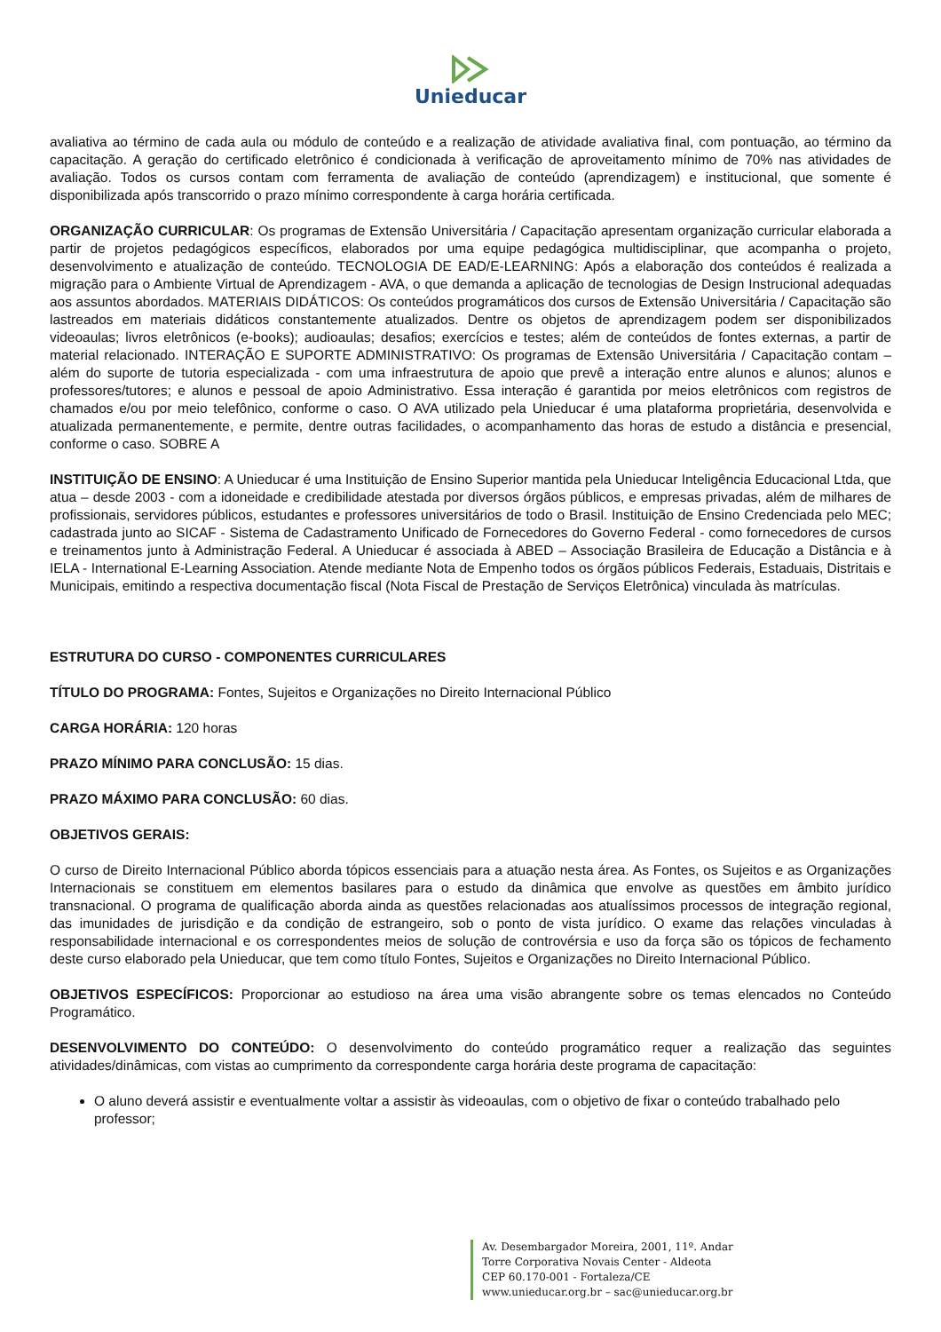Unieducar
avaliativa ao término de cada aula ou módulo de conteúdo e a realização de atividade avaliativa final, com pontuação, ao término da capacitação. A geração do certificado eletrônico é condicionada à verificação de aproveitamento mínimo de 70% nas atividades de avaliação. Todos os cursos contam com ferramenta de avaliação de conteúdo (aprendizagem) e institucional, que somente é disponibilizada após transcorrido o prazo mínimo correspondente à carga horária certificada.
ORGANIZAÇÃO CURRICULAR: Os programas de Extensão Universitária / Capacitação apresentam organização curricular elaborada a partir de projetos pedagógicos específicos, elaborados por uma equipe pedagógica multidisciplinar, que acompanha o projeto, desenvolvimento e atualização de conteúdo. TECNOLOGIA DE EAD/E-LEARNING: Após a elaboração dos conteúdos é realizada a migração para o Ambiente Virtual de Aprendizagem - AVA, o que demanda a aplicação de tecnologias de Design Instrucional adequadas aos assuntos abordados. MATERIAIS DIDÁTICOS: Os conteúdos programáticos dos cursos de Extensão Universitária / Capacitação são lastreados em materiais didáticos constantemente atualizados. Dentre os objetos de aprendizagem podem ser disponibilizados videoaulas; livros eletrônicos (e-books); audioaulas; desafios; exercícios e testes; além de conteúdos de fontes externas, a partir de material relacionado. INTERAÇÃO E SUPORTE ADMINISTRATIVO: Os programas de Extensão Universitária / Capacitação contam – além do suporte de tutoria especializada - com uma infraestrutura de apoio que prevê a interação entre alunos e alunos; alunos e professores/tutores; e alunos e pessoal de apoio Administrativo. Essa interação é garantida por meios eletrônicos com registros de chamados e/ou por meio telefônico, conforme o caso. O AVA utilizado pela Unieducar é uma plataforma proprietária, desenvolvida e atualizada permanentemente, e permite, dentre outras facilidades, o acompanhamento das horas de estudo a distância e presencial, conforme o caso. SOBRE A
INSTITUIÇÃO DE ENSINO: A Unieducar é uma Instituição de Ensino Superior mantida pela Unieducar Inteligência Educacional Ltda, que atua – desde 2003 - com a idoneidade e credibilidade atestada por diversos órgãos públicos, e empresas privadas, além de milhares de profissionais, servidores públicos, estudantes e professores universitários de todo o Brasil. Instituição de Ensino Credenciada pelo MEC; cadastrada junto ao SICAF - Sistema de Cadastramento Unificado de Fornecedores do Governo Federal - como fornecedores de cursos e treinamentos junto à Administração Federal. A Unieducar é associada à ABED – Associação Brasileira de Educação a Distância e à IELA - International E-Learning Association. Atende mediante Nota de Empenho todos os órgãos públicos Federais, Estaduais, Distritais e Municipais, emitindo a respectiva documentação fiscal (Nota Fiscal de Prestação de Serviços Eletrônica) vinculada às matrículas.
ESTRUTURA DO CURSO - COMPONENTES CURRICULARES
TÍTULO DO PROGRAMA: Fontes, Sujeitos e Organizações no Direito Internacional Público
CARGA HORÁRIA: 120 horas
PRAZO MÍNIMO PARA CONCLUSÃO: 15 dias.
PRAZO MÁXIMO PARA CONCLUSÃO: 60 dias.
OBJETIVOS GERAIS:
O curso de Direito Internacional Público aborda tópicos essenciais para a atuação nesta área. As Fontes, os Sujeitos e as Organizações Internacionais se constituem em elementos basilares para o estudo da dinâmica que envolve as questões em âmbito jurídico transnacional. O programa de qualificação aborda ainda as questões relacionadas aos atualíssimos processos de integração regional, das imunidades de jurisdição e da condição de estrangeiro, sob o ponto de vista jurídico. O exame das relações vinculadas à responsabilidade internacional e os correspondentes meios de solução de controvérsia e uso da força são os tópicos de fechamento deste curso elaborado pela Unieducar, que tem como título Fontes, Sujeitos e Organizações no Direito Internacional Público.
OBJETIVOS ESPECÍFICOS: Proporcionar ao estudioso na área uma visão abrangente sobre os temas elencados no Conteúdo Programático.
DESENVOLVIMENTO DO CONTEÚDO: O desenvolvimento do conteúdo programático requer a realização das seguintes atividades/dinâmicas, com vistas ao cumprimento da correspondente carga horária deste programa de capacitação:
O aluno deverá assistir e eventualmente voltar a assistir às videoaulas, com o objetivo de fixar o conteúdo trabalhado pelo professor;
Av. Desembargador Moreira, 2001, 11º. Andar
Torre Corporativa Novais Center - Aldeota
CEP 60.170-001 - Fortaleza/CE
www.unieducar.org.br – sac@unieducar.org.br